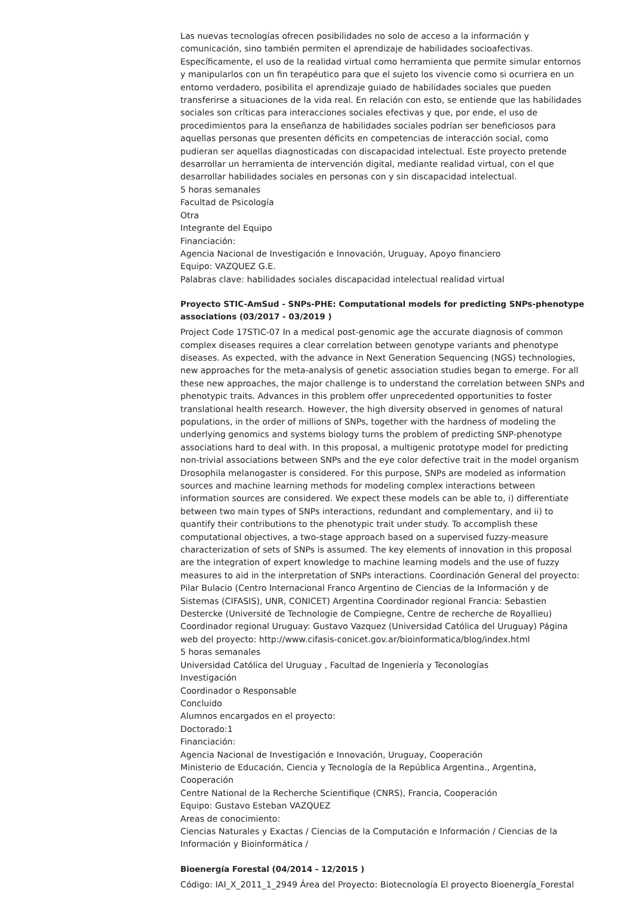Las nuevas tecnologías ofrecen posibilidades no solo de acceso a la información y comunicación, sino también permiten el aprendizaje de habilidades socioafectivas. Específicamente, el uso de la realidad virtual como herramienta que permite simular entornos y manipularlos con un fin terapéutico para que el sujeto los vivencie como si ocurriera en un entorno verdadero, posibilita el aprendizaje guiado de habilidades sociales que pueden transferirse a situaciones de la vida real. En relación con esto, se entiende que las habilidades sociales son críticas para interacciones sociales efectivas y que, por ende, el uso de procedimientos para la enseñanza de habilidades sociales podrían ser beneficiosos para aquellas personas que presenten déficits en competencias de interacción social, como pudieran ser aquellas diagnosticadas con discapacidad intelectual. Este proyecto pretende desarrollar un herramienta de intervención digital, mediante realidad virtual, con el que desarrollar habilidades sociales en personas con y sin discapacidad intelectual.
5 horas semanales
Facultad de Psicología
Otra
Integrante del Equipo
Financiación:
Agencia Nacional de Investigación e Innovación, Uruguay, Apoyo financiero
Equipo: VAZQUEZ G.E.
Palabras clave: habilidades sociales discapacidad intelectual realidad virtual
Proyecto STIC-AmSud - SNPs-PHE: Computational models for predicting SNPs-phenotype associations (03/2017 - 03/2019 )
Project Code 17STIC-07 In a medical post-genomic age the accurate diagnosis of common complex diseases requires a clear correlation between genotype variants and phenotype diseases. As expected, with the advance in Next Generation Sequencing (NGS) technologies, new approaches for the meta-analysis of genetic association studies began to emerge. For all these new approaches, the major challenge is to understand the correlation between SNPs and phenotypic traits. Advances in this problem offer unprecedented opportunities to foster translational health research. However, the high diversity observed in genomes of natural populations, in the order of millions of SNPs, together with the hardness of modeling the underlying genomics and systems biology turns the problem of predicting SNP-phenotype associations hard to deal with. In this proposal, a multigenic prototype model for predicting non-trivial associations between SNPs and the eye color defective trait in the model organism Drosophila melanogaster is considered. For this purpose, SNPs are modeled as information sources and machine learning methods for modeling complex interactions between information sources are considered. We expect these models can be able to, i) differentiate between two main types of SNPs interactions, redundant and complementary, and ii) to quantify their contributions to the phenotypic trait under study. To accomplish these computational objectives, a two-stage approach based on a supervised fuzzy-measure characterization of sets of SNPs is assumed. The key elements of innovation in this proposal are the integration of expert knowledge to machine learning models and the use of fuzzy measures to aid in the interpretation of SNPs interactions. Coordinación General del proyecto: Pilar Bulacio (Centro Internacional Franco Argentino de Ciencias de la Información y de Sistemas (CIFASIS), UNR, CONICET) Argentina Coordinador regional Francia: Sebastien Destercke (Université de Technologie de Compiegne, Centre de recherche de Royallieu) Coordinador regional Uruguay: Gustavo Vazquez (Universidad Católica del Uruguay) Página web del proyecto: http://www.cifasis-conicet.gov.ar/bioinformatica/blog/index.html
5 horas semanales
Universidad Católica del Uruguay , Facultad de Ingeniería y Teconologías
Investigación
Coordinador o Responsable
Concluido
Alumnos encargados en el proyecto:
Doctorado:1
Financiación:
Agencia Nacional de Investigación e Innovación, Uruguay, Cooperación
Ministerio de Educación, Ciencia y Tecnología de la República Argentina., Argentina, Cooperación
Centre National de la Recherche Scientifique (CNRS), Francia, Cooperación
Equipo: Gustavo Esteban VAZQUEZ
Areas de conocimiento:
Ciencias Naturales y Exactas / Ciencias de la Computación e Información / Ciencias de la Información y Bioinformática /
Bioenergía Forestal (04/2014 - 12/2015 )
Código: IAI_X_2011_1_2949 Área del Proyecto: Biotecnología El proyecto Bioenergía_Forestal